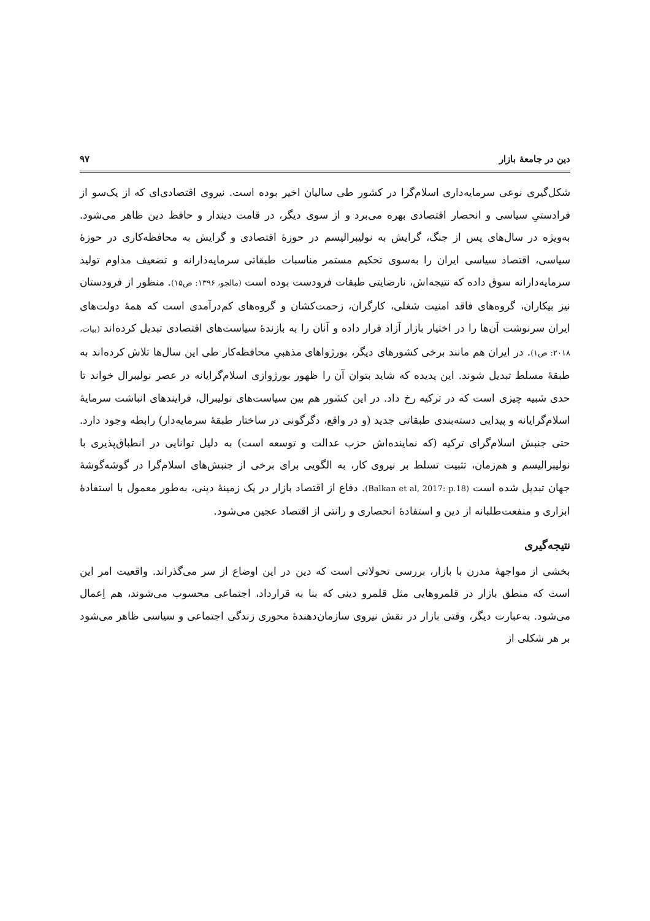دین در جامعهٔ بازار ۹۷
شکل‌گیری نوعی سرمایه‌داری اسلام‌گرا در کشور طی سالیان اخیر بوده است. نیروی اقتصادی‌ای که از یک‌سو از فرادستیِ سیاسی و انحصار اقتصادی بهره می‌برد و از سوی دیگر، در قامت دیندار و حافظ دین ظاهر می‌شود. به‌ویژه در سال‌های پس از جنگ، گرایش به نولیبرالیسم در حوزهٔ اقتصادی و گرایش به محافظه‌کاری در حوزهٔ سیاسی، اقتصاد سیاسی ایران را به‌سوی تحکیم مستمر مناسبات طبقاتی سرمایه‌دارانه و تضعیف مداوم تولید سرمایه‌دارانه سوق داده که نتیجه‌اش، نارضایتی طبقات فرودست بوده است (مالجو، ۱۳۹۶: ص۱۵). منظور از فرودستان نیز بیکاران، گروه‌های فاقد امنیت شغلی، کارگران، زحمت‌کشان و گروه‌های کم‌درآمدی است که همهٔ دولت‌های ایران سرنوشت آن‌ها را در اختیار بازار آزاد قرار داده و آنان را به بازندهٔ سیاست‌های اقتصادی تبدیل کرده‌اند (بیات، ۲۰۱۸: ص۱). در ایران هم مانند برخی کشورهای دیگر، بورژواهای مذهبیِ محافظه‌کار طی این سال‌ها تلاش کرده‌اند به طبقهٔ مسلط تبدیل شوند. این پدیده که شاید بتوان آن را ظهور بورژوازی اسلام‌گرایانه در عصر نولیبرال خواند تا حدی شبیه چیزی است که در ترکیه رخ داد. در این کشور هم بین سیاست‌های نولیبرال، فرایندهای انباشت سرمایهٔ اسلام‌گرایانه و پیدایی دسته‌بندی طبقاتی جدید (و در واقع، دگرگونی در ساختار طبقهٔ سرمایه‌دار) رابطه وجود دارد. حتی جنبش اسلام‌گرای ترکیه (که نماینده‌اش حزب عدالت و توسعه است) به دلیل توانایی در انطباق‌پذیری با نولیبرالیسم و هم‌زمان، تثبیت تسلط بر نیروی کار، به الگویی برای برخی از جنبش‌های اسلام‌گرا در گوشه‌گوشهٔ جهان تبدیل شده است (Balkan et al, 2017: p.18). دفاع از اقتصاد بازار در یک زمینهٔ دینی، به‌طور معمول با استفادهٔ ابزاری و منفعت‌طلبانه از دین و استفادهٔ انحصاری و رانتی از اقتصاد عجین می‌شود.
نتیجه‌گیری
بخشی از مواجههٔ مدرن با بازار، بررسی تحولاتی است که دین در این اوضاع از سر می‌گذراند. واقعیت امر این است که منطق بازار در قلمروهایی مثل قلمرو دینی که بنا به قرارداد، اجتماعی محسوب می‌شوند، هم اِعمال می‌شود. به‌عبارت دیگر، وقتی بازار در نقش نیروی سازمان‌دهندهٔ محوری زندگی اجتماعی و سیاسی ظاهر می‌شود بر هر شکلی از